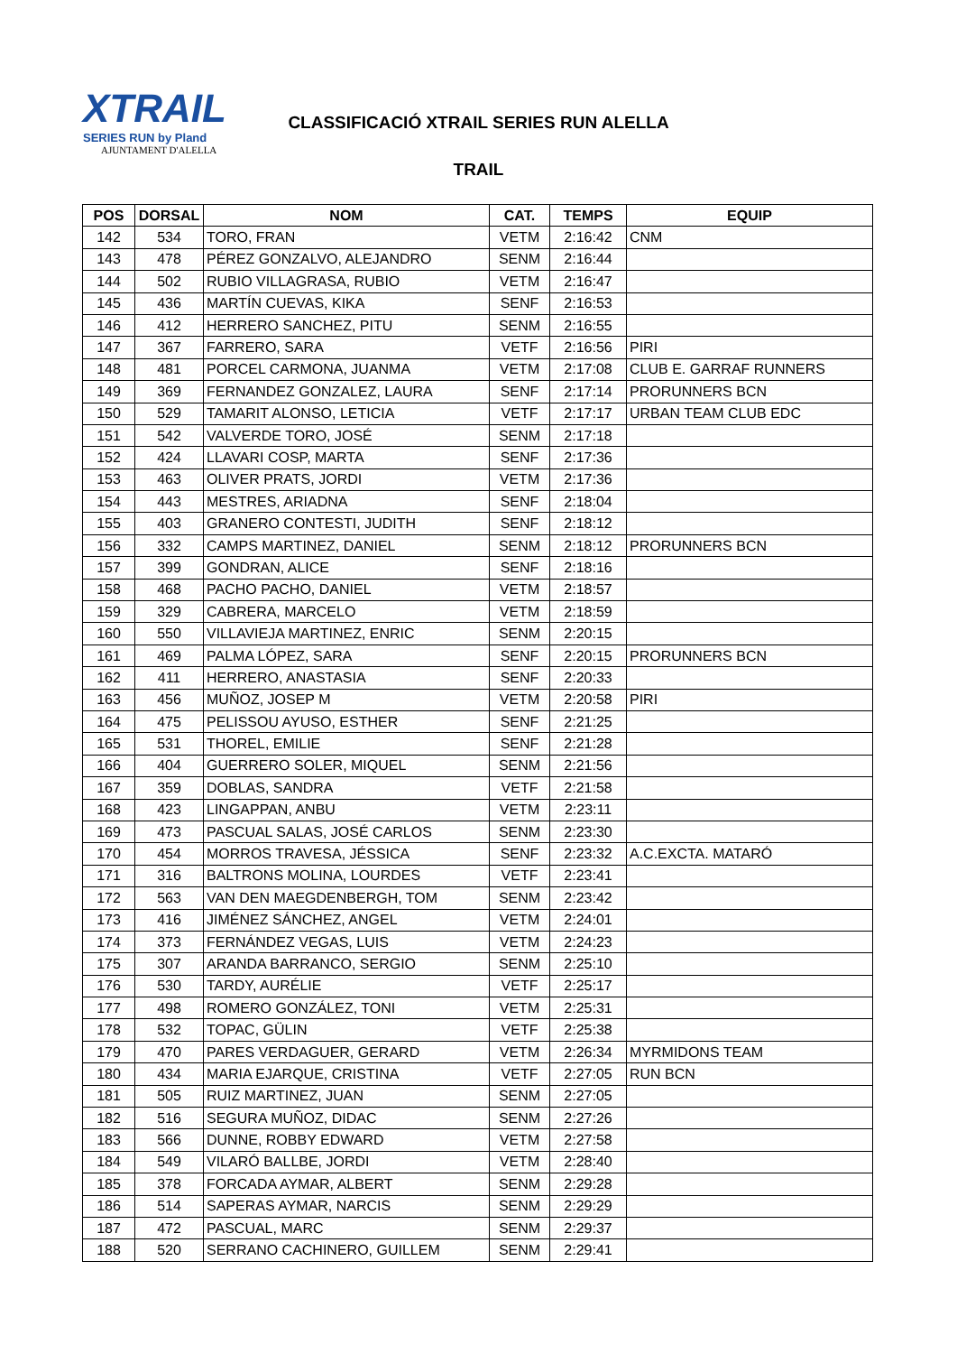XTRAIL
SERIES RUN by Pland
AJUNTAMENT D'ALELLA
CLASSIFICACIÓ XTRAIL SERIES RUN ALELLA
TRAIL
| POS | DORSAL | NOM | CAT. | TEMPS | EQUIP |
| --- | --- | --- | --- | --- | --- |
| 142 | 534 | TORO, FRAN | VETM | 2:16:42 | CNM |
| 143 | 478 | PÉREZ GONZALVO, ALEJANDRO | SENM | 2:16:44 | |
| 144 | 502 | RUBIO VILLAGRASA, RUBIO | VETM | 2:16:47 | |
| 145 | 436 | MARTÍN CUEVAS, KIKA | SENF | 2:16:53 | |
| 146 | 412 | HERRERO SANCHEZ, PITU | SENM | 2:16:55 | |
| 147 | 367 | FARRERO, SARA | VETF | 2:16:56 | PIRI |
| 148 | 481 | PORCEL CARMONA, JUANMA | VETM | 2:17:08 | CLUB E. GARRAF RUNNERS |
| 149 | 369 | FERNANDEZ GONZALEZ, LAURA | SENF | 2:17:14 | PRORUNNERS BCN |
| 150 | 529 | TAMARIT ALONSO, LETICIA | VETF | 2:17:17 | URBAN TEAM CLUB EDC |
| 151 | 542 | VALVERDE TORO, JOSÉ | SENM | 2:17:18 | |
| 152 | 424 | LLAVARI COSP, MARTA | SENF | 2:17:36 | |
| 153 | 463 | OLIVER PRATS, JORDI | VETM | 2:17:36 | |
| 154 | 443 | MESTRES, ARIADNA | SENF | 2:18:04 | |
| 155 | 403 | GRANERO CONTESTI, JUDITH | SENF | 2:18:12 | |
| 156 | 332 | CAMPS MARTINEZ, DANIEL | SENM | 2:18:12 | PRORUNNERS BCN |
| 157 | 399 | GONDRAN, ALICE | SENF | 2:18:16 | |
| 158 | 468 | PACHO PACHO, DANIEL | VETM | 2:18:57 | |
| 159 | 329 | CABRERA, MARCELO | VETM | 2:18:59 | |
| 160 | 550 | VILLAVIEJA MARTINEZ, ENRIC | SENM | 2:20:15 | |
| 161 | 469 | PALMA LÓPEZ, SARA | SENF | 2:20:15 | PRORUNNERS BCN |
| 162 | 411 | HERRERO, ANASTASIA | SENF | 2:20:33 | |
| 163 | 456 | MUÑOZ, JOSEP M | VETM | 2:20:58 | PIRI |
| 164 | 475 | PELISSOU AYUSO, ESTHER | SENF | 2:21:25 | |
| 165 | 531 | THOREL, EMILIE | SENF | 2:21:28 | |
| 166 | 404 | GUERRERO SOLER, MIQUEL | SENM | 2:21:56 | |
| 167 | 359 | DOBLAS, SANDRA | VETF | 2:21:58 | |
| 168 | 423 | LINGAPPAN, ANBU | VETM | 2:23:11 | |
| 169 | 473 | PASCUAL SALAS, JOSÉ CARLOS | SENM | 2:23:30 | |
| 170 | 454 | MORROS TRAVESA, JÉSSICA | SENF | 2:23:32 | A.C.EXCTA. MATARÓ |
| 171 | 316 | BALTRONS MOLINA, LOURDES | VETF | 2:23:41 | |
| 172 | 563 | VAN DEN MAEGDENBERGH, TOM | SENM | 2:23:42 | |
| 173 | 416 | JIMÉNEZ SÁNCHEZ, ANGEL | VETM | 2:24:01 | |
| 174 | 373 | FERNÁNDEZ VEGAS, LUIS | VETM | 2:24:23 | |
| 175 | 307 | ARANDA BARRANCO, SERGIO | SENM | 2:25:10 | |
| 176 | 530 | TARDY, AURÉLIE | VETF | 2:25:17 | |
| 177 | 498 | ROMERO GONZÁLEZ, TONI | VETM | 2:25:31 | |
| 178 | 532 | TOPAC, GÜLIN | VETF | 2:25:38 | |
| 179 | 470 | PARES VERDAGUER, GERARD | VETM | 2:26:34 | MYRMIDONS TEAM |
| 180 | 434 | MARIA EJARQUE, CRISTINA | VETF | 2:27:05 | RUN BCN |
| 181 | 505 | RUIZ MARTINEZ, JUAN | SENM | 2:27:05 | |
| 182 | 516 | SEGURA MUÑOZ, DIDAC | SENM | 2:27:26 | |
| 183 | 566 | DUNNE, ROBBY EDWARD | VETM | 2:27:58 | |
| 184 | 549 | VILARÓ BALLBE, JORDI | VETM | 2:28:40 | |
| 185 | 378 | FORCADA AYMAR, ALBERT | SENM | 2:29:28 | |
| 186 | 514 | SAPERAS AYMAR, NARCIS | SENM | 2:29:29 | |
| 187 | 472 | PASCUAL, MARC | SENM | 2:29:37 | |
| 188 | 520 | SERRANO CACHINERO, GUILLEM | SENM | 2:29:41 | |